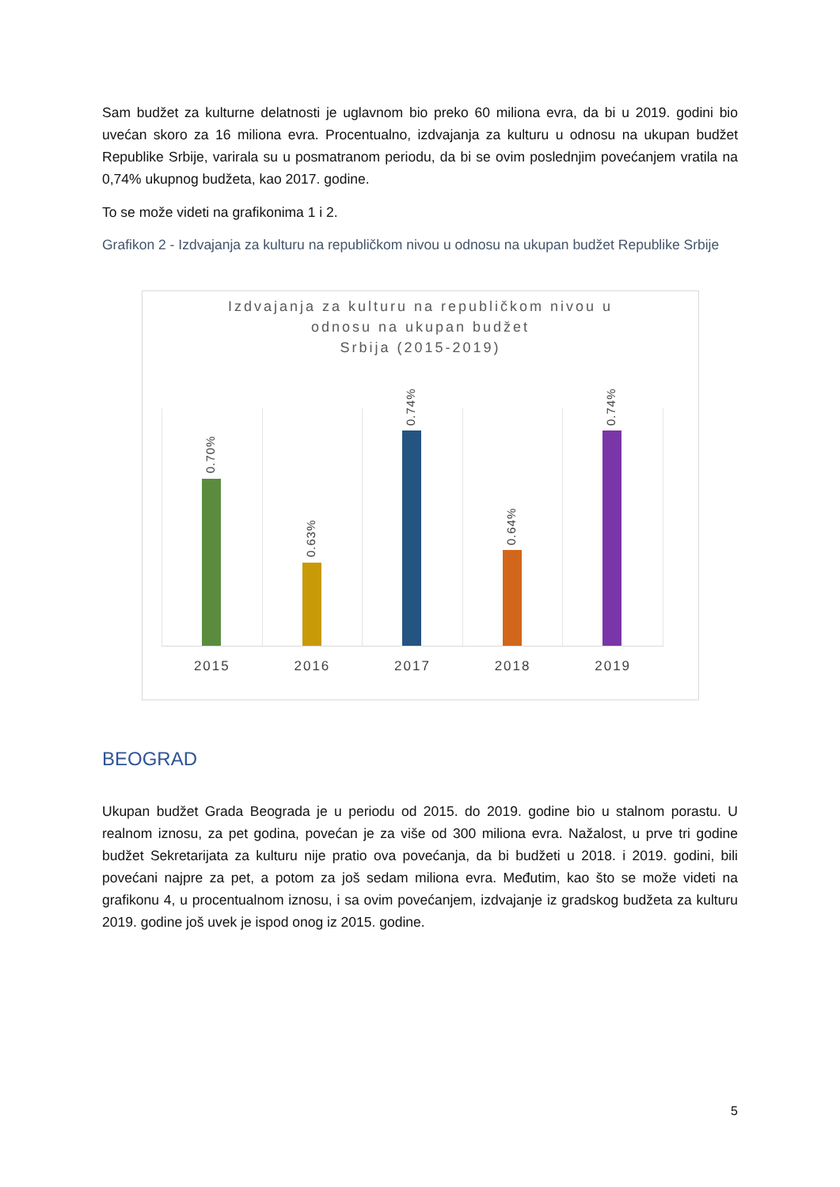Sam budžet za kulturne delatnosti je uglavnom bio preko 60 miliona evra, da bi u 2019. godini bio uvećan skoro za 16 miliona evra. Procentualno, izdvajanja za kulturu u odnosu na ukupan budžet Republike Srbije, varirala su u posmatranom periodu, da bi se ovim poslednjim povećanjem vratila na 0,74% ukupnog budžeta, kao 2017. godine.
To se može videti na grafikonima 1 i 2.
Grafikon 2 - Izdvajanja za kulturu na republičkom nivou u odnosu na ukupan budžet Republike Srbije
Izdvajanja za kulturu na republičkom nivou u
odnosu na ukupan budžet
Srbija (2015-2019)
0.70%
2015
0.63%
2016
0.74%
2017
0.64%
2018
0.74%
2019
BEOGRAD
Ukupan budžet Grada Beograda je u periodu od 2015. do 2019. godine bio u stalnom porastu. U realnom iznosu, za pet godina, povećan je za više od 300 miliona evra. Nažalost, u prve tri godine budžet Sekretarijata za kulturu nije pratio ova povećanja, da bi budžeti u 2018. i 2019. godini, bili povećani najpre za pet, a potom za još sedam miliona evra. Međutim, kao što se može videti na grafikonu 4, u procentualnom iznosu, i sa ovim povećanjem, izdvajanje iz gradskog budžeta za kulturu 2019. godine još uvek je ispod onog iz 2015. godine.
5